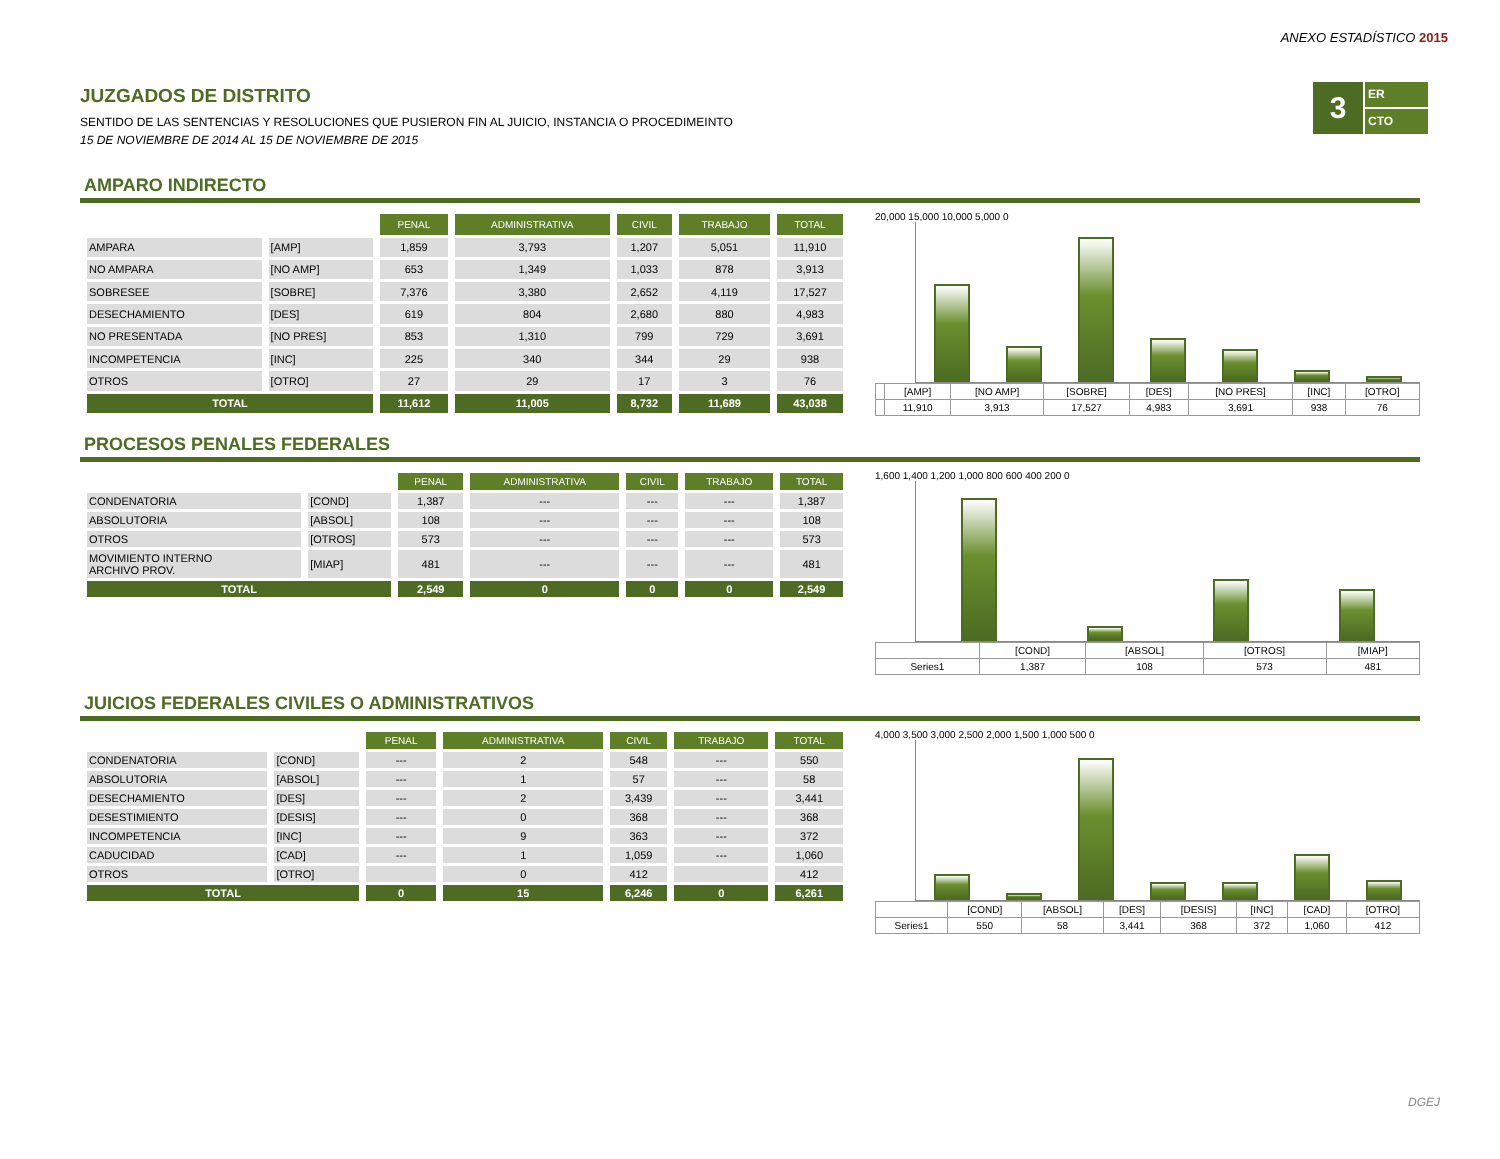ANEXO ESTADÍSTICO 2015
3
ER
CTO
JUZGADOS DE DISTRITO
SENTIDO DE LAS SENTENCIAS Y RESOLUCIONES QUE PUSIERON FIN AL JUICIO, INSTANCIA O PROCEDIMEINTO
15 DE NOVIEMBRE DE 2014 AL 15 DE NOVIEMBRE DE 2015
AMPARO INDIRECTO
| | | PENAL | ADMINISTRATIVA | CIVIL | TRABAJO | TOTAL |
| AMPARA | [AMP] | 1,859 | 3,793 | 1,207 | 5,051 | 11,910 |
| NO AMPARA | [NO AMP] | 653 | 1,349 | 1,033 | 878 | 3,913 |
| SOBRESEE | [SOBRE] | 7,376 | 3,380 | 2,652 | 4,119 | 17,527 |
| DESECHAMIENTO | [DES] | 619 | 804 | 2,680 | 880 | 4,983 |
| NO PRESENTADA | [NO PRES] | 853 | 1,310 | 799 | 729 | 3,691 |
| INCOMPETENCIA | [INC] | 225 | 340 | 344 | 29 | 938 |
| OTROS | [OTRO] | 27 | 29 | 17 | 3 | 76 |
| TOTAL | | 11,612 | 11,005 | 8,732 | 11,689 | 43,038 |
20,000 15,000 10,000 5,000 0
| | [AMP] | [NO AMP] | [SOBRE] | [DES] | [NO PRES] | [INC] | [OTRO] |
| | 11,910 | 3,913 | 17,527 | 4,983 | 3,691 | 938 | 76 |
PROCESOS PENALES FEDERALES
| | | PENAL | ADMINISTRATIVA | CIVIL | TRABAJO | TOTAL |
| CONDENATORIA | [COND] | 1,387 | --- | --- | --- | 1,387 |
| ABSOLUTORIA | [ABSOL] | 108 | --- | --- | --- | 108 |
| OTROS | [OTROS] | 573 | --- | --- | --- | 573 |
| MOVIMIENTO INTERNO ARCHIVO PROV. | [MIAP] | 481 | --- | --- | --- | 481 |
| TOTAL | | 2,549 | 0 | 0 | 0 | 2,549 |
1,600 1,400 1,200 1,000 800 600 400 200 0
| | [COND] | [ABSOL] | [OTROS] | [MIAP] |
| Series1 | 1,387 | 108 | 573 | 481 |
JUICIOS FEDERALES CIVILES O ADMINISTRATIVOS
| | | PENAL | ADMINISTRATIVA | CIVIL | TRABAJO | TOTAL |
| CONDENATORIA | [COND] | --- | 2 | 548 | --- | 550 |
| ABSOLUTORIA | [ABSOL] | --- | 1 | 57 | --- | 58 |
| DESECHAMIENTO | [DES] | --- | 2 | 3,439 | --- | 3,441 |
| DESESTIMIENTO | [DESIS] | --- | 0 | 368 | --- | 368 |
| INCOMPETENCIA | [INC] | --- | 9 | 363 | --- | 372 |
| CADUCIDAD | [CAD] | --- | 1 | 1,059 | --- | 1,060 |
| OTROS | [OTRO] | | 0 | 412 | | 412 |
| TOTAL | | 0 | 15 | 6,246 | 0 | 6,261 |
4,000 3,500 3,000 2,500 2,000 1,500 1,000 500 0
| | [COND] | [ABSOL] | [DES] | [DESIS] | [INC] | [CAD] | [OTRO] |
| Series1 | 550 | 58 | 3,441 | 368 | 372 | 1,060 | 412 |
DGEJ